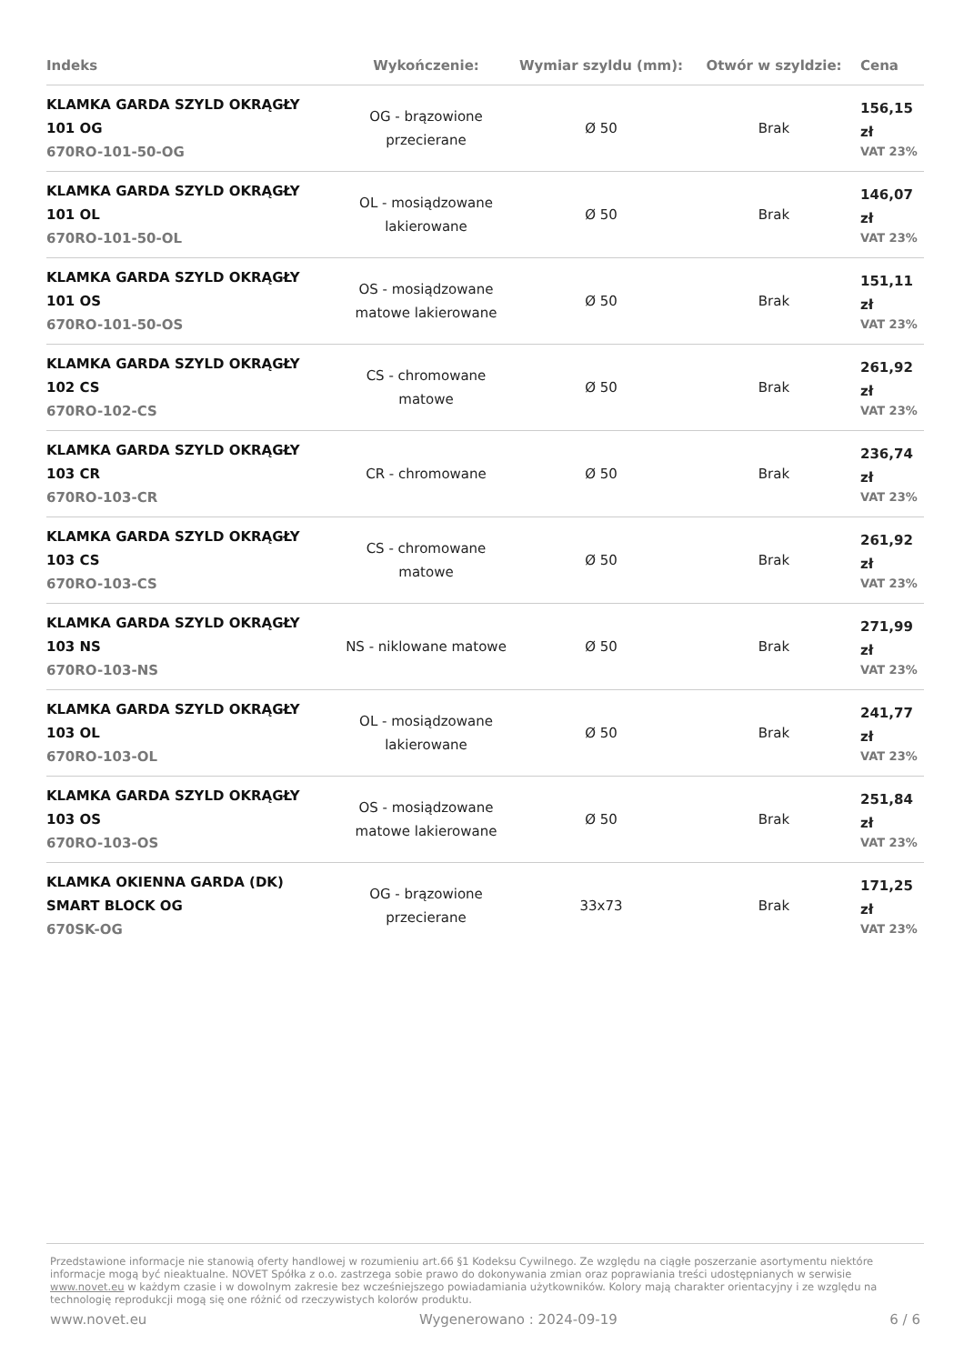| Indeks | Wykończenie: | Wymiar szyldu (mm): | Otwór w szyldzie: | Cena |
| --- | --- | --- | --- | --- |
| KLAMKA GARDA SZYLD OKRĄGŁY 101 OG 670RO-101-50-OG | OG - brązowione przecierane | Ø 50 | Brak | 156,15 zł VAT 23% |
| KLAMKA GARDA SZYLD OKRĄGŁY 101 OL 670RO-101-50-OL | OL - mosiądzowane lakierowane | Ø 50 | Brak | 146,07 zł VAT 23% |
| KLAMKA GARDA SZYLD OKRĄGŁY 101 OS 670RO-101-50-OS | OS - mosiądzowane matowe lakierowane | Ø 50 | Brak | 151,11 zł VAT 23% |
| KLAMKA GARDA SZYLD OKRĄGŁY 102 CS 670RO-102-CS | CS - chromowane matowe | Ø 50 | Brak | 261,92 zł VAT 23% |
| KLAMKA GARDA SZYLD OKRĄGŁY 103 CR 670RO-103-CR | CR - chromowane | Ø 50 | Brak | 236,74 zł VAT 23% |
| KLAMKA GARDA SZYLD OKRĄGŁY 103 CS 670RO-103-CS | CS - chromowane matowe | Ø 50 | Brak | 261,92 zł VAT 23% |
| KLAMKA GARDA SZYLD OKRĄGŁY 103 NS 670RO-103-NS | NS - niklowane matowe | Ø 50 | Brak | 271,99 zł VAT 23% |
| KLAMKA GARDA SZYLD OKRĄGŁY 103 OL 670RO-103-OL | OL - mosiądzowane lakierowane | Ø 50 | Brak | 241,77 zł VAT 23% |
| KLAMKA GARDA SZYLD OKRĄGŁY 103 OS 670RO-103-OS | OS - mosiądzowane matowe lakierowane | Ø 50 | Brak | 251,84 zł VAT 23% |
| KLAMKA OKIENNA GARDA (DK) SMART BLOCK OG 670SK-OG | OG - brązowione przecierane | 33x73 | Brak | 171,25 zł VAT 23% |
Przedstawione informacje nie stanowią oferty handlowej w rozumieniu art.66 §1 Kodeksu Cywilnego. Ze względu na ciągłe poszerzanie asortymentu niektóre informacje mogą być nieaktualne. NOVET Spółka z o.o. zastrzega sobie prawo do dokonywania zmian oraz poprawiania treści udostępnianych w serwisie www.novet.eu w każdym czasie i w dowolnym zakresie bez wcześniejszego powiadamiania użytkowników. Kolory mają charakter orientacyjny i ze względu na technologię reprodukcji mogą się one różnić od rzeczywistych kolorów produktu.
www.novet.eu Wygenerowano : 2024-09-19 6 / 6